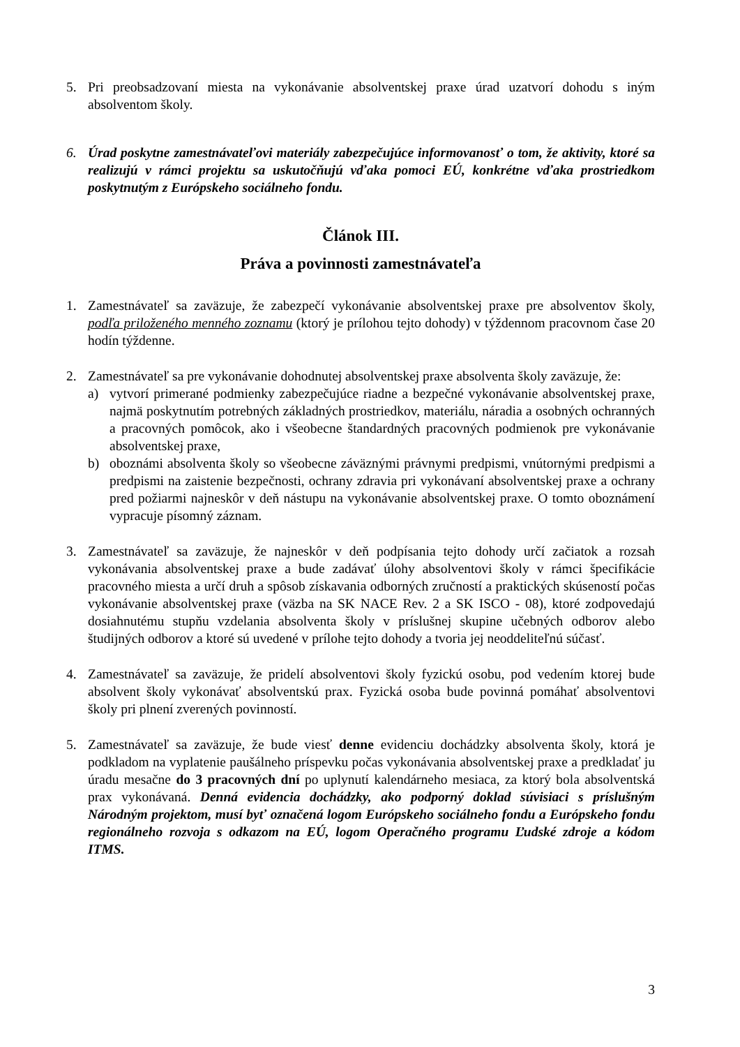5. Pri preobsadzovaní miesta na vykonávanie absolventskej praxe úrad uzatvorí dohodu s iným absolventom školy.
6. Úrad poskytne zamestnávateľovi materiály zabezpečujúce informovanosť o tom, že aktivity, ktoré sa realizujú v rámci projektu sa uskutočňujú vďaka pomoci EÚ, konkrétne vďaka prostriedkom poskytnutým z Európskeho sociálneho fondu.
Článok III.
Práva a povinnosti zamestnávateľa
1. Zamestnávateľ sa zaväzuje, že zabezpečí vykonávanie absolventskej praxe pre absolventov školy, podľa priloženého menného zoznamu (ktorý je prílohou tejto dohody) v týždennom pracovnom čase 20 hodín týždenne.
2. Zamestnávateľ sa pre vykonávanie dohodnutej absolventskej praxe absolventa školy zaväzuje, že:
a) vytvorí primerané podmienky zabezpečujúce riadne a bezpečné vykonávanie absolventskej praxe, najmä poskytnutím potrebných základných prostriedkov, materiálu, náradia a osobných ochranných a pracovných pomôcok, ako i všeobecne štandardných pracovných podmienok pre vykonávanie absolventskej praxe,
b) oboznámi absolventa školy so všeobecne záväznými právnymi predpismi, vnútornými predpismi a predpismi na zaistenie bezpečnosti, ochrany zdravia pri vykonávaní absolventskej praxe a ochrany pred požiarmi najneskôr v deň nástupu na vykonávanie absolventskej praxe. O tomto oboznámení vypracuje písomný záznam.
3. Zamestnávateľ sa zaväzuje, že najneskôr v deň podpísania tejto dohody určí začiatok a rozsah vykonávania absolventskej praxe a bude zadávať úlohy absolventovi školy v rámci špecifikácie pracovného miesta a určí druh a spôsob získavania odborných zručností a praktických skúseností počas vykonávanie absolventskej praxe (väzba na SK NACE Rev. 2 a SK ISCO - 08), ktoré zodpovedajú dosiahnutému stupňu vzdelania absolventa školy v príslušnej skupine učebných odborov alebo študijných odborov a ktoré sú uvedené v prílohe tejto dohody a tvoria jej neoddeliteľnú súčasť.
4. Zamestnávateľ sa zaväzuje, že pridelí absolventovi školy fyzickú osobu, pod vedením ktorej bude absolvent školy vykonávať absolventskú prax. Fyzická osoba bude povinná pomáhať absolventovi školy pri plnení zverených povinností.
5. Zamestnávateľ sa zaväzuje, že bude viesť denne evidenciu dochádzky absolventa školy, ktorá je podkladom na vyplatenie paušálneho príspevku počas vykonávania absolventskej praxe a predkladať ju úradu mesačne do 3 pracovných dní po uplynutí kalendárneho mesiaca, za ktorý bola absolventská prax vykonávaná. Denná evidencia dochádzky, ako podporný doklad súvisiaci s príslušným Národným projektom, musí byť označená logom Európskeho sociálneho fondu a Európskeho fondu regionálneho rozvoja s odkazom na EÚ, logom Operačného programu Ľudské zdroje a kódom ITMS.
3